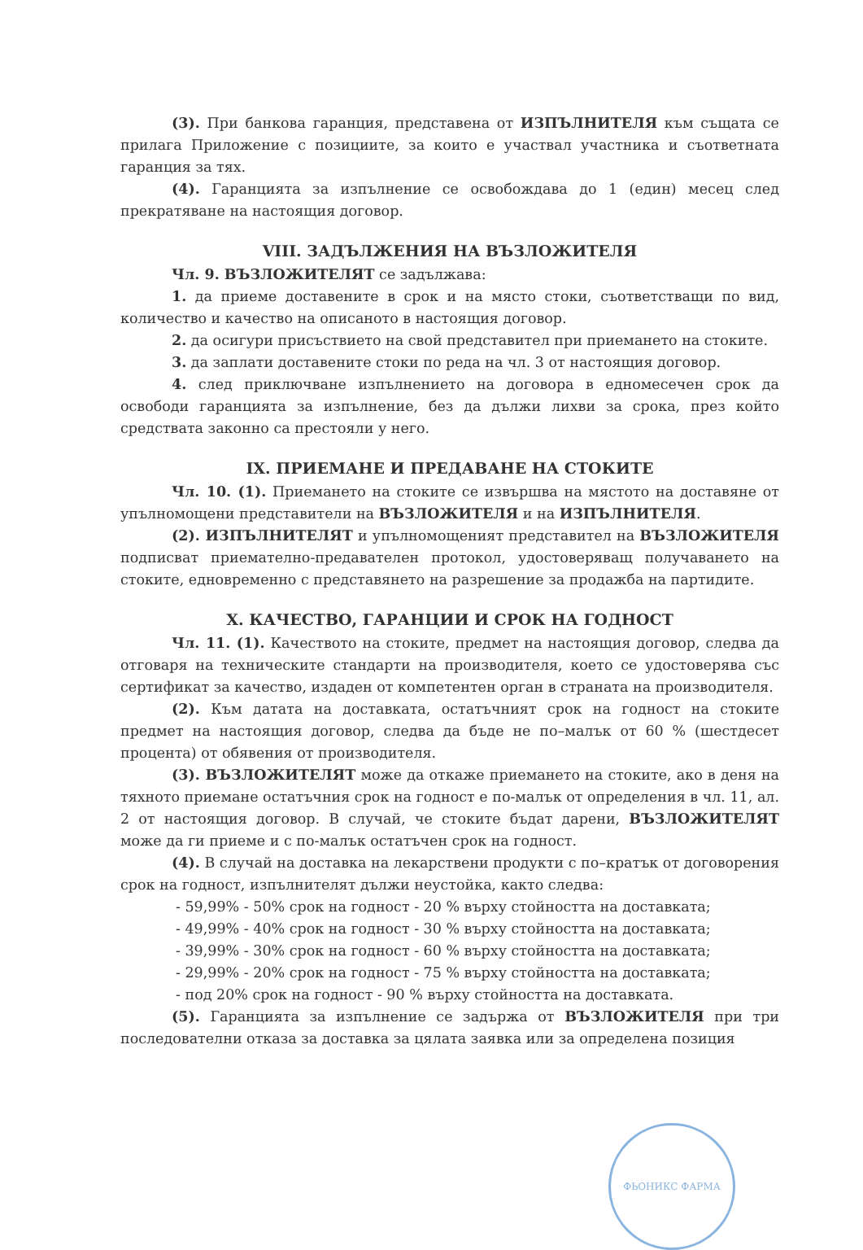(3). При банкова гаранция, представена от ИЗПЪЛНИТЕЛЯ към същата се прилага Приложение с позициите, за които е участвал участника и съответната гаранция за тях.
(4). Гаранцията за изпълнение се освобождава до 1 (един) месец след прекратяване на настоящия договор.
VIII. ЗАДЪЛЖЕНИЯ НА ВЪЗЛОЖИТЕЛЯ
Чл. 9. ВЪЗЛОЖИТЕЛЯТ се задължава:
1. да приеме доставените в срок и на място стоки, съответстващи по вид, количество и качество на описаното в настоящия договор.
2. да осигури присъствието на свой представител при приемането на стоките.
3. да заплати доставените стоки по реда на чл. 3 от настоящия договор.
4. след приключване изпълнението на договора в едномесечен срок да освободи гаранцията за изпълнение, без да дължи лихви за срока, през който средствата законно са престояли у него.
IX. ПРИЕМАНЕ И ПРЕДАВАНЕ НА СТОКИТЕ
Чл. 10. (1). Приемането на стоките се извършва на мястото на доставяне от упълномощени представители на ВЪЗЛОЖИТЕЛЯ и на ИЗПЪЛНИТЕЛЯ.
(2). ИЗПЪЛНИТЕЛЯТ и упълномощеният представител на ВЪЗЛОЖИТЕЛЯ подписват приемателно-предавателен протокол, удостоверяващ получаването на стоките, едновременно с представянето на разрешение за продажба на партидите.
X. КАЧЕСТВО, ГАРАНЦИИ И СРОК НА ГОДНОСТ
Чл. 11. (1). Качеството на стоките, предмет на настоящия договор, следва да отговаря на техническите стандарти на производителя, което се удостоверява със сертификат за качество, издаден от компетентен орган в страната на производителя.
(2). Към датата на доставката, остатъчният срок на годност на стоките предмет на настоящия договор, следва да бъде не по–малък от 60 % (шестдесет процента) от обявения от производителя.
(3). ВЪЗЛОЖИТЕЛЯТ може да откаже приемането на стоките, ако в деня на тяхното приемане остатъчния срок на годност е по-малък от определения в чл. 11, ал. 2 от настоящия договор. В случай, че стоките бъдат дарени, ВЪЗЛОЖИТЕЛЯТ може да ги приеме и с по-малък остатъчен срок на годност.
(4). В случай на доставка на лекарствени продукти с по–кратък от договорения срок на годност, изпълнителят дължи неустойка, както следва:
- 59,99% - 50% срок на годност - 20 % върху стойността на доставката;
- 49,99% - 40% срок на годност - 30 % върху стойността на доставката;
- 39,99% - 30% срок на годност - 60 % върху стойността на доставката;
- 29,99% - 20% срок на годност - 75 % върху стойността на доставката;
- под 20% срок на годност - 90 % върху стойността на доставката.
(5). Гаранцията за изпълнение се задържа от ВЪЗЛОЖИТЕЛЯ при три последователни отказа за доставка за цялата заявка или за определена позиция
ФЬОНИКС ФАРМА